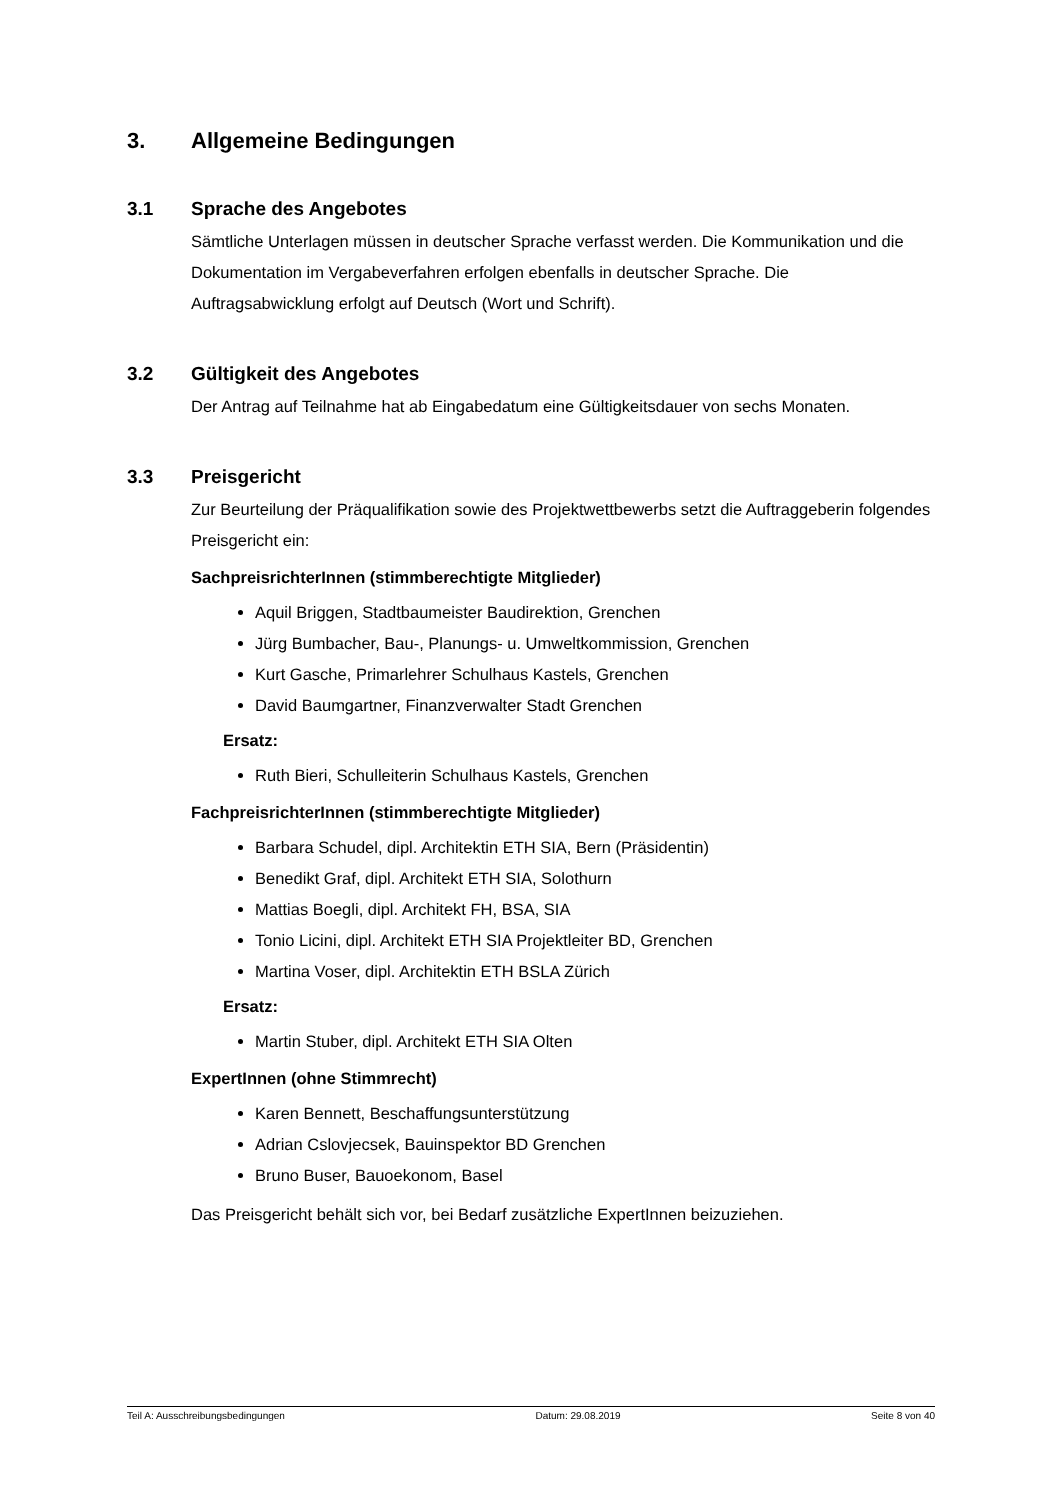3. Allgemeine Bedingungen
3.1 Sprache des Angebotes
Sämtliche Unterlagen müssen in deutscher Sprache verfasst werden. Die Kommunika­tion und die Dokumentation im Vergabeverfahren erfolgen ebenfalls in deutscher Spra­che. Die Auftragsabwicklung erfolgt auf Deutsch (Wort und Schrift).
3.2 Gültigkeit des Angebotes
Der Antrag auf Teilnahme hat ab Eingabedatum eine Gültigkeitsdauer von sechs Mo­naten.
3.3 Preisgericht
Zur Beurteilung der Präqualifikation sowie des Projektwettbewerbs setzt die Auftragge­berin folgendes Preisgericht ein:
SachpreisrichterInnen (stimmberechtigte Mitglieder)
Aquil Briggen, Stadtbaumeister Baudirektion, Grenchen
Jürg Bumbacher, Bau-, Planungs- u. Umweltkommission, Grenchen
Kurt Gasche, Primarlehrer Schulhaus Kastels, Grenchen
David Baumgartner, Finanzverwalter Stadt Grenchen
Ersatz:
Ruth Bieri, Schulleiterin Schulhaus Kastels, Grenchen
FachpreisrichterInnen (stimmberechtigte Mitglieder)
Barbara Schudel, dipl. Architektin ETH SIA, Bern (Präsidentin)
Benedikt Graf, dipl. Architekt ETH SIA, Solothurn
Mattias Boegli, dipl. Architekt FH, BSA, SIA
Tonio Licini, dipl. Architekt ETH SIA Projektleiter BD, Grenchen
Martina Voser, dipl. Architektin ETH BSLA Zürich
Ersatz:
Martin Stuber, dipl. Architekt ETH SIA Olten
ExpertInnen (ohne Stimmrecht)
Karen Bennett, Beschaffungsunterstützung
Adrian Cslovjecsek, Bauinspektor BD Grenchen
Bruno Buser, Bauoekonom, Basel
Das Preisgericht behält sich vor, bei Bedarf zusätzliche ExpertInnen beizuziehen.
Teil A: Ausschreibungsbedingungen Datum: 29.08.2019 Seite 8 von 40